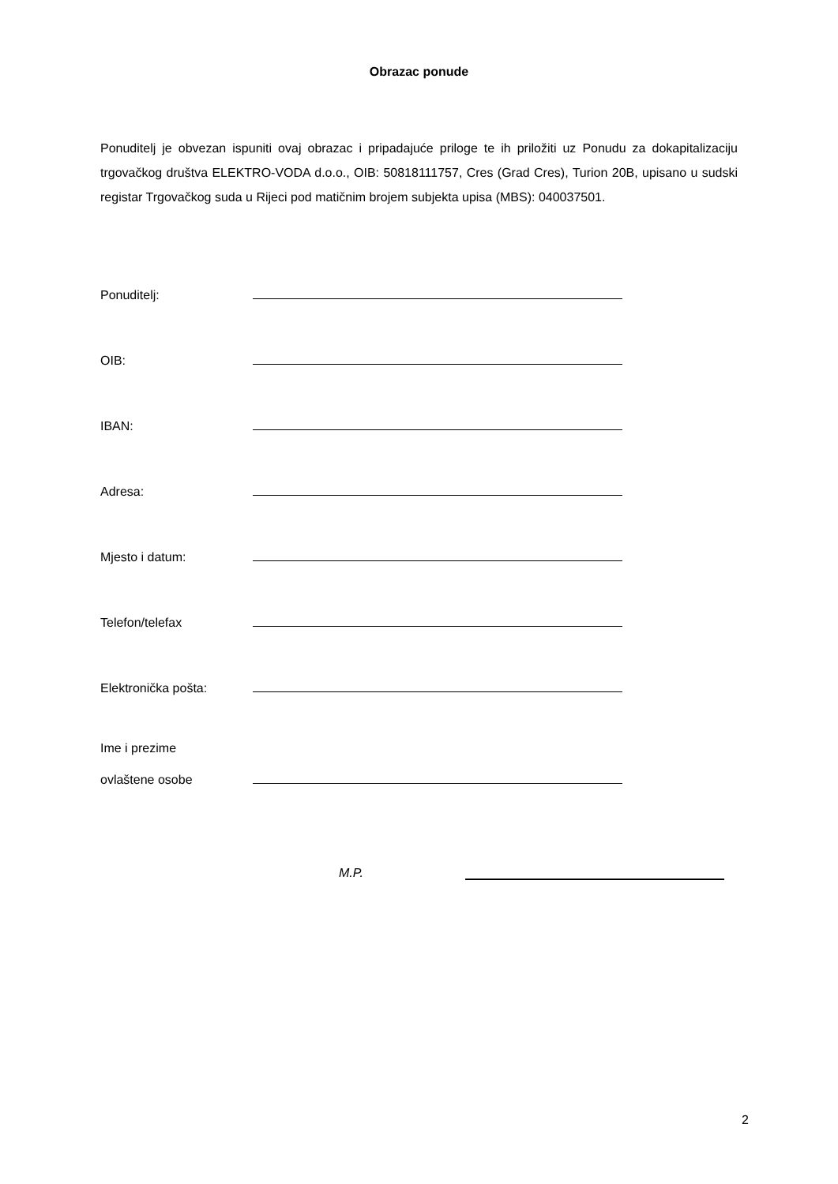Obrazac ponude
Ponuditelj je obvezan ispuniti ovaj obrazac i pripadajuće priloge te ih priložiti uz Ponudu za dokapitalizaciju trgovačkog društva ELEKTRO-VODA d.o.o., OIB: 50818111757, Cres (Grad Cres), Turion 20B, upisano u sudski registar Trgovačkog suda u Rijeci pod matičnim brojem subjekta upisa (MBS): 040037501.
Ponuditelj:
OIB:
IBAN:
Adresa:
Mjesto i datum:
Telefon/telefax
Elektronička pošta:
Ime i prezime
ovlaštene osobe
M.P.
2